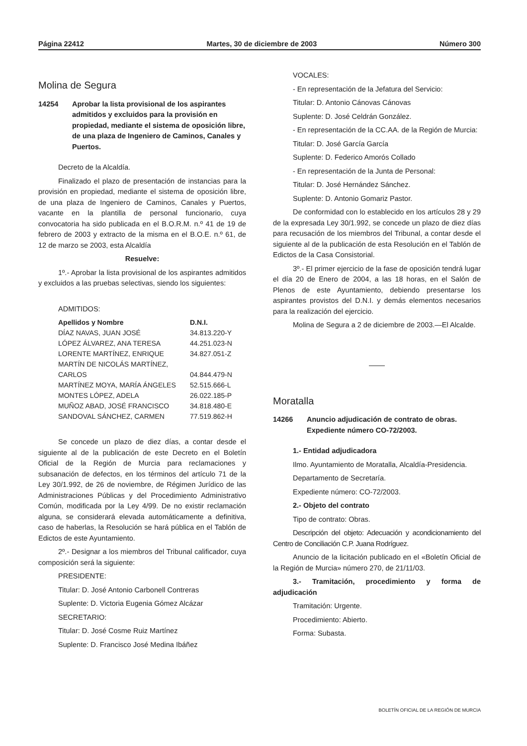Página 22412 Martes, 30 de diciembre de 2003 Número 300
Molina de Segura
14254 Aprobar la lista provisional de los aspirantes admitidos y excluidos para la provisión en propiedad, mediante el sistema de oposición libre, de una plaza de Ingeniero de Caminos, Canales y Puertos.
Decreto de la Alcaldía.
Finalizado el plazo de presentación de instancias para la provisión en propiedad, mediante el sistema de oposición libre, de una plaza de Ingeniero de Caminos, Canales y Puertos, vacante en la plantilla de personal funcionario, cuya convocatoria ha sido publicada en el B.O.R.M. n.º 41 de 19 de febrero de 2003 y extracto de la misma en el B.O.E. n.º 61, de 12 de marzo se 2003, esta Alcaldía
Resuelve:
1º.- Aprobar la lista provisional de los aspirantes admitidos y excluidos a las pruebas selectivas, siendo los siguientes:
ADMITIDOS:
| Apellidos y Nombre | D.N.I. |
| --- | --- |
| DÍAZ NAVAS, JUAN JOSÉ | 34.813.220-Y |
| LÓPEZ ÁLVAREZ, ANA TERESA | 44.251.023-N |
| LORENTE MARTÍNEZ, ENRIQUE | 34.827.051-Z |
| MARTÍN DE NICOLÁS MARTÍNEZ, CARLOS | 04.844.479-N |
| MARTÍNEZ MOYA, MARÍA ÁNGELES | 52.515.666-L |
| MONTES LÓPEZ, ADELA | 26.022.185-P |
| MUÑOZ ABAD, JOSÉ FRANCISCO | 34.818.480-E |
| SANDOVAL SÁNCHEZ, CARMEN | 77.519.862-H |
Se concede un plazo de diez días, a contar desde el siguiente al de la publicación de este Decreto en el Boletín Oficial de la Región de Murcia para reclamaciones y subsanación de defectos, en los términos del artículo 71 de la Ley 30/1.992, de 26 de noviembre, de Régimen Jurídico de las Administraciones Públicas y del Procedimiento Administrativo Común, modificada por la Ley 4/99. De no existir reclamación alguna, se considerará elevada automáticamente a definitiva, caso de haberlas, la Resolución se hará pública en el Tablón de Edictos de este Ayuntamiento.
2º.- Designar a los miembros del Tribunal calificador, cuya composición será la siguiente:
PRESIDENTE:
Titular: D. José Antonio Carbonell Contreras
Suplente: D. Victoria Eugenia Gómez Alcázar
SECRETARIO:
Titular: D. José Cosme Ruiz Martínez
Suplente: D. Francisco José Medina Ibáñez
VOCALES:
- En representación de la Jefatura del Servicio:
Titular: D. Antonio Cánovas Cánovas
Suplente: D. José Celdrán González.
- En representación de la CC.AA. de la Región de Murcia:
Titular: D. José García García
Suplente: D. Federico Amorós Collado
- En representación de la Junta de Personal:
Titular: D. José Hernández Sánchez.
Suplente: D. Antonio Gomariz Pastor.
De conformidad con lo establecido en los artículos 28 y 29 de la expresada Ley 30/1.992, se concede un plazo de diez días para recusación de los miembros del Tribunal, a contar desde el siguiente al de la publicación de esta Resolución en el Tablón de Edictos de la Casa Consistorial.
3º.- El primer ejercicio de la fase de oposición tendrá lugar el día 20 de Enero de 2004, a las 18 horas, en el Salón de Plenos de este Ayuntamiento, debiendo presentarse los aspirantes provistos del D.N.I. y demás elementos necesarios para la realización del ejercicio.
Molina de Segura a 2 de diciembre de 2003.—El Alcalde.
Moratalla
14266 Anuncio adjudicación de contrato de obras. Expediente número CO-72/2003.
1.- Entidad adjudicadora
Ilmo. Ayuntamiento de Moratalla, Alcaldía-Presidencia.
Departamento de Secretaría.
Expediente número: CO-72/2003.
2.- Objeto del contrato
Tipo de contrato: Obras.
Descripción del objeto: Adecuación y acondicionamiento del Centro de Conciliación C.P. Juana Rodríguez.
Anuncio de la licitación publicado en el «Boletín Oficial de la Región de Murcia» número 270, de 21/11/03.
3.- Tramitación, procedimiento y forma de adjudicación
Tramitación: Urgente.
Procedimiento: Abierto.
Forma: Subasta.
BOLETÍN OFICIAL DE LA REGIÓN DE MURCIA